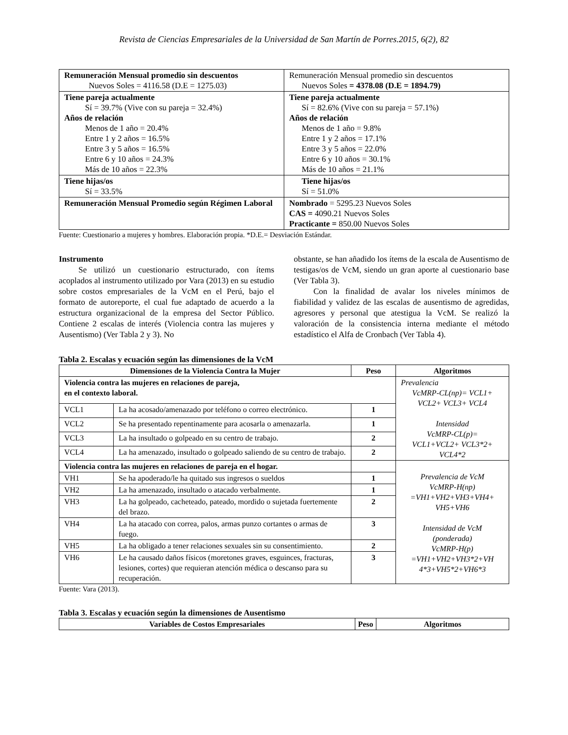Revista de Ciencias Empresariales de la Universidad de San Martín de Porres.2015, 6(2), 82
| Remuneración Mensual promedio sin descuentos Nuevos Soles = 4116.58 (D.E = 1275.03) | Remuneración Mensual promedio sin descuentos Nuevos Soles = 4378.08 (D.E = 1894.79) |
| Tiene pareja actualmente Sí = 39.7% (Vive con su pareja = 32.4%) Años de relación Menos de 1 año = 20.4% Entre 1 y 2 años = 16.5% Entre 3 y 5 años = 16.5% Entre 6 y 10 años = 24.3% Más de 10 años = 22.3% | Tiene pareja actualmente Sí = 82.6% (Vive con su pareja = 57.1%) Años de relación Menos de 1 año = 9.8% Entre 1 y 2 años = 17.1% Entre 3 y 5 años = 22.0% Entre 6 y 10 años = 30.1% Más de 10 años = 21.1% |
| Tiene hijas/os Sí = 33.5% | Tiene hijas/os Sí = 51.0% |
| Remuneración Mensual Promedio según Régimen Laboral | Nombrado = 5295.23 Nuevos Soles CAS = 4090.21 Nuevos Soles Practicante = 850.00 Nuevos Soles |
Fuente: Cuestionario a mujeres y hombres. Elaboración propia. *D.E.= Desviación Estándar.
Instrumento
Se utilizó un cuestionario estructurado, con ítems acoplados al instrumento utilizado por Vara (2013) en su estudio sobre costos empresariales de la VcM en el Perú, bajo el formato de autoreporte, el cual fue adaptado de acuerdo a la estructura organizacional de la empresa del Sector Público. Contiene 2 escalas de interés (Violencia contra las mujeres y Ausentismo) (Ver Tabla 2 y 3). No
obstante, se han añadido los ítems de la escala de Ausentismo de testigas/os de VcM, siendo un gran aporte al cuestionario base (Ver Tabla 3).
Con la finalidad de avalar los niveles mínimos de fiabilidad y validez de las escalas de ausentismo de agredidas, agresores y personal que atestigua la VcM. Se realizó la valoración de la consistencia interna mediante el método estadístico el Alfa de Cronbach (Ver Tabla 4).
Tabla 2. Escalas y ecuación según las dimensiones de la VcM
| Dimensiones de la Violencia Contra la Mujer | | Peso | Algoritmos |
| --- | --- | --- | --- |
| Violencia contra las mujeres en relaciones de pareja, en el contexto laboral. | | | Prevalencia VcMRP-CL(np)= VCL1+ VCL2+ VCL3+ VCL4 Intensidad VcMRP-CL(p)= VCL1+VCL2+ VCL3*2+ VCL4*2 |
| VCL1 | La ha acosado/amenazado por teléfono o correo electrónico. | 1 | |
| VCL2 | Se ha presentado repentinamente para acosarla o amenazarla. | 1 | |
| VCL3 | La ha insultado o golpeado en su centro de trabajo. | 2 | |
| VCL4 | La ha amenazado, insultado o golpeado saliendo de su centro de trabajo. | 2 | |
| Violencia contra las mujeres en relaciones de pareja en el hogar. | | | Prevalencia de VcM VcMRP-H(np) =VH1+VH2+VH3+VH4+ VH5+VH6 Intensidad de VcM (ponderada) VcMRP-H(p) =VH1+VH2+VH3*2+VH 4*3+VH5*2+VH6*3 |
| VH1 | Se ha apoderado/le ha quitado sus ingresos o sueldos | 1 | |
| VH2 | La ha amenazado, insultado o atacado verbalmente. | 1 | |
| VH3 | La ha golpeado, cacheteado, pateado, mordido o sujetada fuertemente del brazo. | 2 | |
| VH4 | La ha atacado con correa, palos, armas punzo cortantes o armas de fuego. | 3 | |
| VH5 | La ha obligado a tener relaciones sexuales sin su consentimiento. | 2 | |
| VH6 | Le ha causado daños físicos (moretones graves, esguinces, fracturas, lesiones, cortes) que requieran atención médica o descanso para su recuperación. | 3 | |
Fuente: Vara (2013).
Tabla 3. Escalas y ecuación según la dimensiones de Ausentismo
| Variables de Costos Empresariales | Peso | Algoritmos |
| --- | --- | --- |